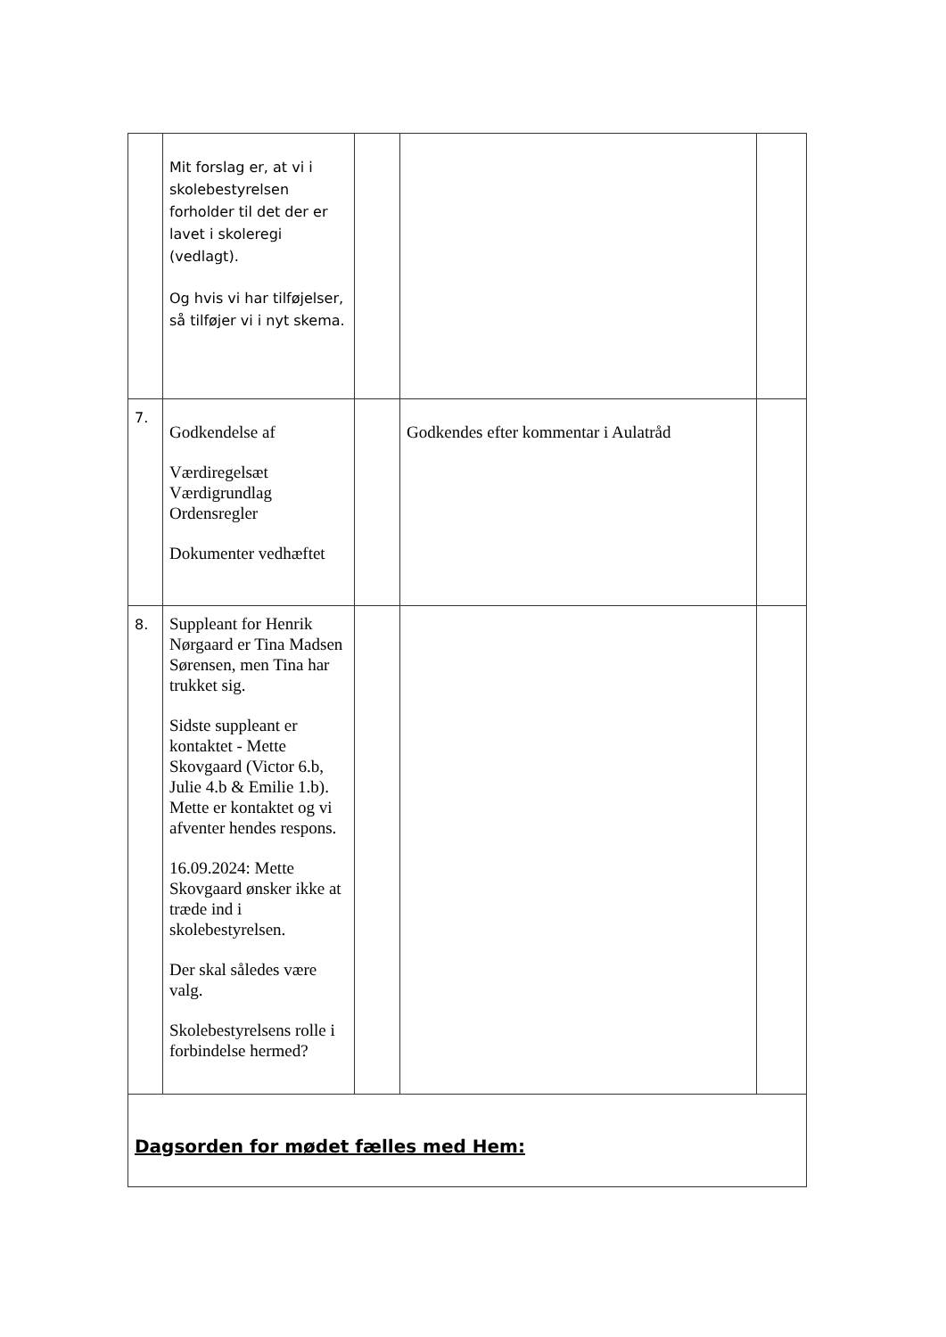| | Mit forslag er, at vi i skolebestyrelsen forholder til det der er lavet i skoleregi (vedlagt). Og hvis vi har tilføjelser, så tilføjer vi i nyt skema. | | | |
| 7. | Godkendelse af Værdiregelsæt Værdigrundlag Ordensregler Dokumenter vedhæftet | | Godkendes efter kommentar i Aulatråd | |
| 8. | Suppleant for Henrik Nørgaard er Tina Madsen Sørensen, men Tina har trukket sig. Sidste suppleant er kontaktet - Mette Skovgaard (Victor 6.b, Julie 4.b & Emilie 1.b). Mette er kontaktet og vi afventer hendes respons. 16.09.2024: Mette Skovgaard ønsker ikke at træde ind i skolebestyrelsen. Der skal således være valg. Skolebestyrelsens rolle i forbindelse hermed? | | | |
| Dagsorden for mødet fælles med Hem: | | | | |